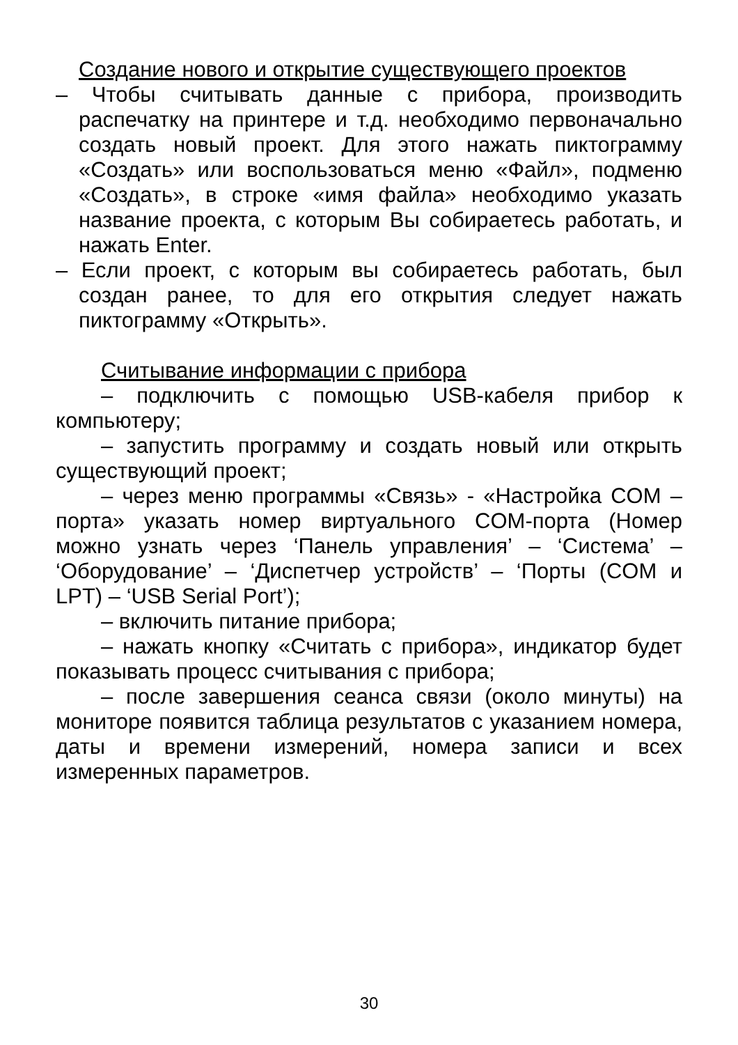Создание нового и открытие существующего проектов
– Чтобы считывать данные с прибора, производить распечатку на принтере и т.д. необходимо первоначально создать новый проект. Для этого нажать пиктограмму «Создать» или воспользоваться меню «Файл», подменю «Создать», в строке «имя файла» необходимо указать название проекта, с которым Вы собираетесь работать, и нажать Enter.
– Если проект, с которым вы собираетесь работать, был создан ранее, то для его открытия следует нажать пиктограмму «Открыть».
Считывание информации с прибора
– подключить с помощью USB-кабеля прибор к компьютеру;
– запустить программу и создать новый или открыть существующий проект;
– через меню программы «Связь» - «Настройка COM – порта» указать номер виртуального COM-порта (Номер можно узнать через ‘Панель управления’ – ‘Система’ – ‘Оборудование’ – ‘Диспетчер устройств’ – ‘Порты (COM и LPT) – ‘USB Serial Port’);
– включить питание прибора;
– нажать кнопку «Считать с прибора», индикатор будет показывать процесс считывания с прибора;
– после завершения сеанса связи (около минуты) на мониторе появится таблица результатов с указанием номера, даты и времени измерений, номера записи и всех измеренных параметров.
30